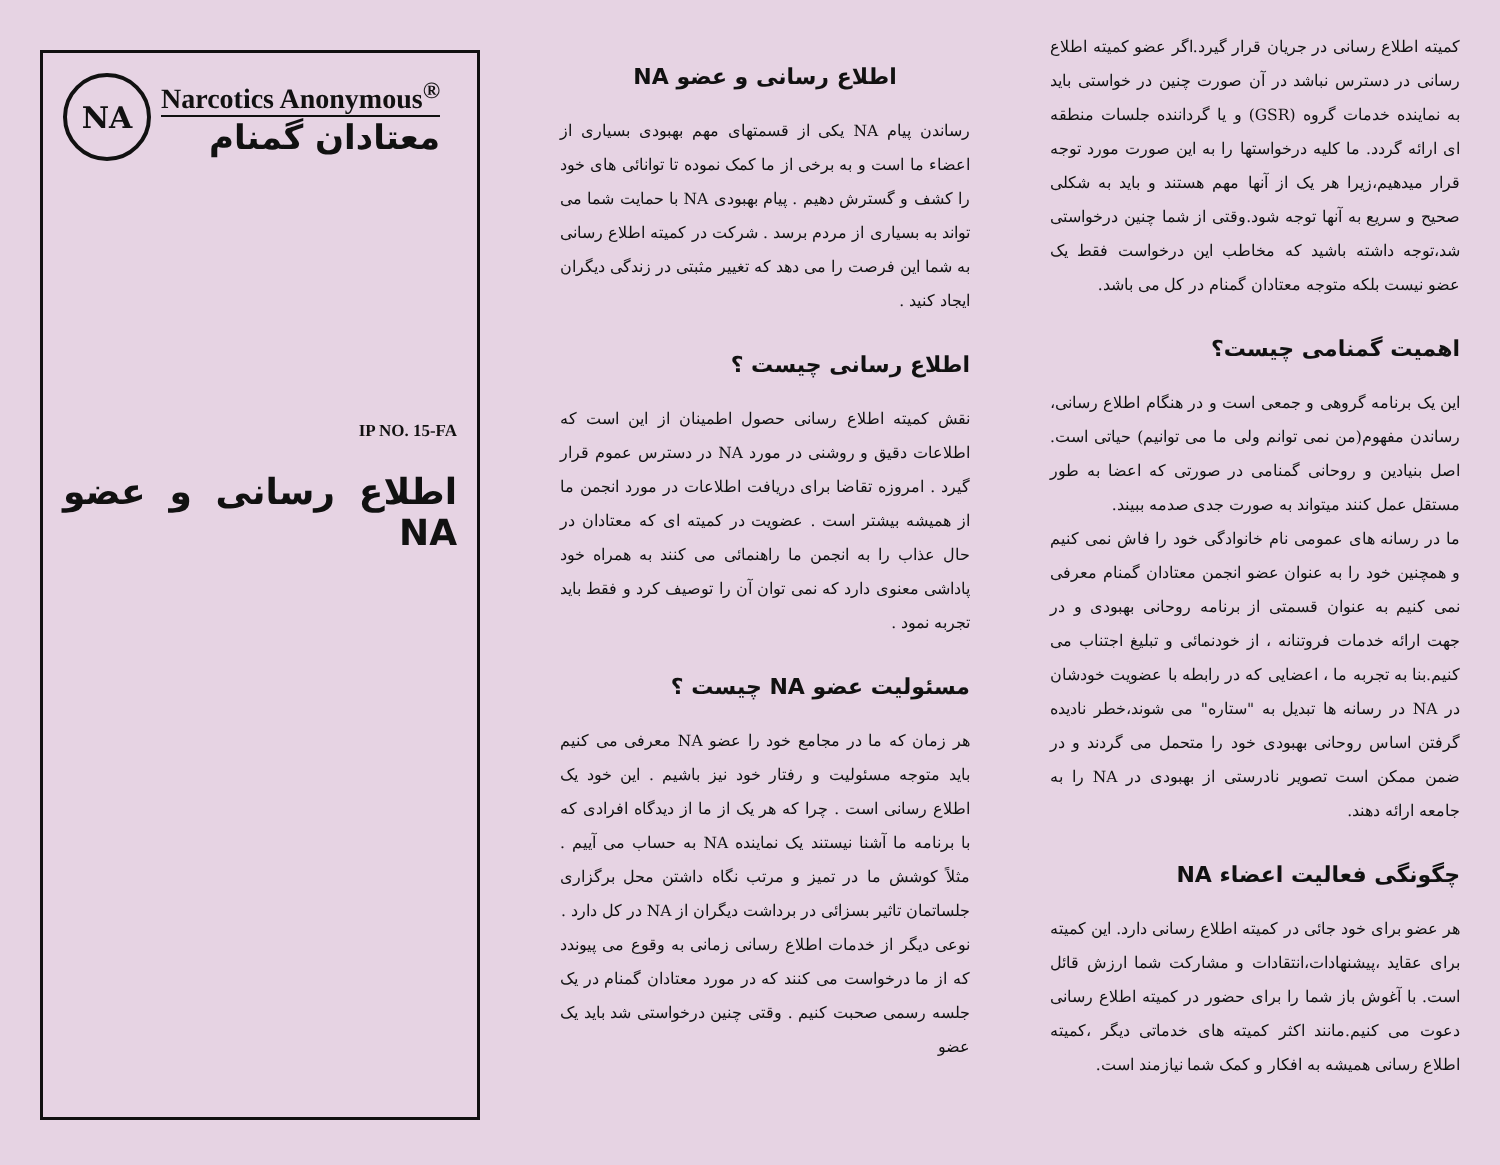NA
Narcotics Anonymous<sup>®</sup>
معتادان گمنام
IP NO. 15-FA
اطلاع رسانی و عضو NA
اطلاع رسانی و عضو NA
رساندن پیام NA یکی از قسمتهای مهم بهبودی بسیاری از اعضاء ما است و به برخی از ما کمک نموده تا توانائی های خود را کشف و گسترش دهیم . پیام بهبودی NA با حمایت شما می تواند به بسیاری از مردم برسد . شرکت در کمیته اطلاع رسانی به شما این فرصت را می دهد که تغییر مثبتی در زندگی دیگران ایجاد کنید .
اطلاع رسانی چیست ؟
نقش کمیته اطلاع رسانی حصول اطمینان از این است که اطلاعات دقیق و روشنی در مورد NA در دسترس عموم قرار گیرد . امروزه تقاضا برای دریافت اطلاعات در مورد انجمن ما از همیشه بیشتر است . عضویت در کمیته ای که معتادان در حال عذاب را به انجمن ما راهنمائی می کنند به همراه خود پاداشی معنوی دارد که نمی توان آن را توصیف کرد و فقط باید تجربه نمود .
مسئولیت عضو NA چیست ؟
هر زمان که ما در مجامع خود را عضو NA معرفی می کنیم باید متوجه مسئولیت و رفتار خود نیز باشیم . این خود یک اطلاع رسانی است . چرا که هر یک از ما از دیدگاه افرادی که با برنامه ما آشنا نیستند یک نماینده NA به حساب می آییم . مثلاً کوشش ما در تمیز و مرتب نگاه داشتن محل برگزاری جلساتمان تاثیر بسزائی در برداشت دیگران از NA در کل دارد .
نوعی دیگر از خدمات اطلاع رسانی زمانی به وقوع می پیوندد که از ما درخواست می کنند که در مورد معتادان گمنام در یک جلسه رسمی صحبت کنیم . وقتی چنین درخواستی شد باید یک عضو
کمیته اطلاع رسانی در جریان قرار گیرد.اگر عضو کمیته اطلاع رسانی در دسترس نباشد در آن صورت چنین در خواستی باید به نماینده خدمات گروه (GSR) و یا گرداننده جلسات منطقه ای ارائه گردد. ما کلیه درخواستها را به این صورت مورد توجه قرار میدهیم،زیرا هر یک از آنها مهم هستند و باید به شکلی صحیح و سریع به آنها توجه شود.وقتی از شما چنین درخواستی شد،توجه داشته باشید که مخاطب این درخواست فقط یک عضو نیست بلکه متوجه معتادان گمنام در کل می باشد.
اهمیت گمنامی چیست؟
این یک برنامه گروهی و جمعی است و در هنگام اطلاع رسانی، رساندن مفهوم(من نمی توانم ولی ما می توانیم) حیاتی است. اصل بنیادین و روحانی گمنامی در صورتی که اعضا به طور مستقل عمل کنند میتواند به صورت جدی صدمه ببیند.
ما در رسانه های عمومی نام خانوادگی خود را فاش نمی کنیم و همچنین خود را به عنوان عضو انجمن معتادان گمنام معرفی نمی کنیم به عنوان قسمتی از برنامه روحانی بهبودی و در جهت ارائه خدمات فروتنانه ، از خودنمائی و تبلیغ اجتناب می کنیم.بنا به تجربه ما ، اعضایی که در رابطه با عضویت خودشان در NA در رسانه ها تبدیل به "ستاره" می شوند،خطر نادیده گرفتن اساس روحانی بهبودی خود را متحمل می گردند و در ضمن ممکن است تصویر نادرستی از بهبودی در NA را به جامعه ارائه دهند.
چگونگی فعالیت اعضاء NA
هر عضو برای خود جائی در کمیته اطلاع رسانی دارد. این کمیته برای عقاید ،پیشنهادات،انتقادات و مشارکت شما ارزش قائل است. با آغوش باز شما را برای حضور در کمیته اطلاع رسانی دعوت می کنیم.مانند اکثر کمیته های خدماتی دیگر ،کمیته اطلاع رسانی همیشه به افکار و کمک شما نیازمند است.